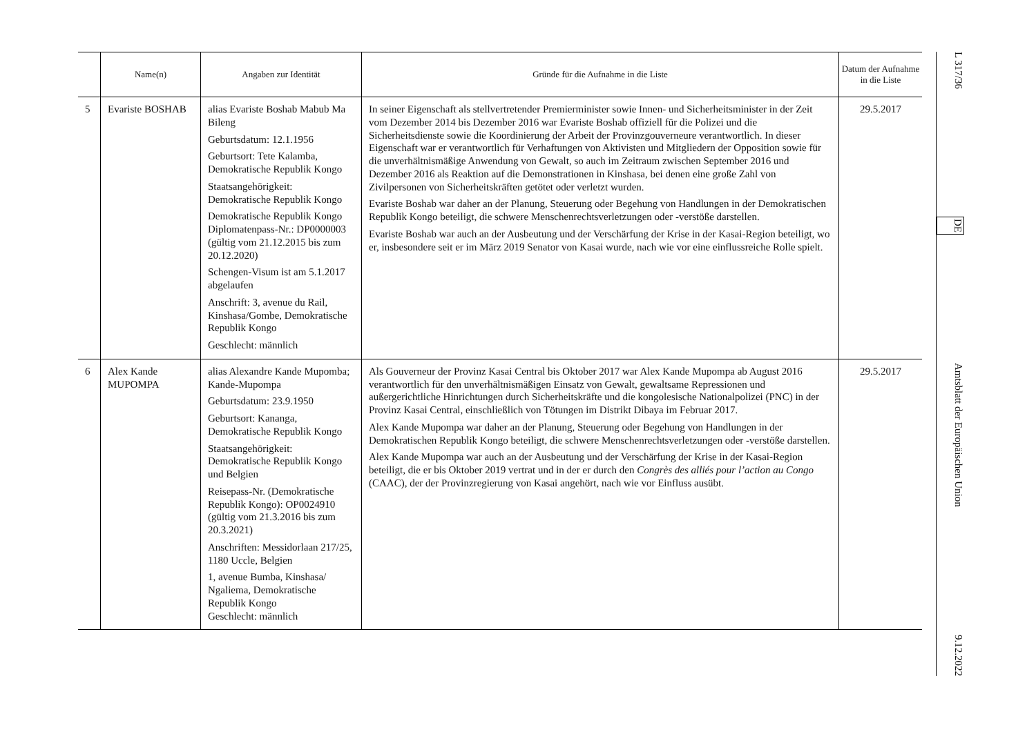| | Name(n) | Angaben zur Identität | Gründe für die Aufnahme in die Liste | Datum der Aufnahme in die Liste |
| --- | --- | --- | --- | --- |
| 5 | Evariste BOSHAB | alias Evariste Boshab Mabub Ma Bileng Geburtsdatum: 12.1.1956 Geburtsort: Tete Kalamba, Demokratische Republik Kongo Staatsangehörigkeit: Demokratische Republik Kongo Demokratische Republik Kongo Diplomatenpass-Nr.: DP0000003 (gültig vom 21.12.2015 bis zum 20.12.2020) Schengen-Visum ist am 5.1.2017 abgelaufen Anschrift: 3, avenue du Rail, Kinshasa/Gombe, Demokratische Republik Kongo Geschlecht: männlich | In seiner Eigenschaft als stellvertretender Premierminister sowie Innen- und Sicherheitsminister in der Zeit vom Dezember 2014 bis Dezember 2016 war Evariste Boshab offiziell für die Polizei und die Sicherheitsdienste sowie die Koordinierung der Arbeit der Provinzgouverneure verantwortlich. In dieser Eigenschaft war er verantwortlich für Verhaftungen von Aktivisten und Mitgliedern der Opposition sowie für die unverhältnismäßige Anwendung von Gewalt, so auch im Zeitraum zwischen September 2016 und Dezember 2016 als Reaktion auf die Demonstrationen in Kinshasa, bei denen eine große Zahl von Zivilpersonen von Sicherheitskräften getötet oder verletzt wurden. Evariste Boshab war daher an der Planung, Steuerung oder Begehung von Handlungen in der Demokratischen Republik Kongo beteiligt, die schwere Menschenrechtsverletzungen oder -verstöße darstellen. Evariste Boshab war auch an der Ausbeutung und der Verschärfung der Krise in der Kasai-Region beteiligt, wo er, insbesondere seit er im März 2019 Senator von Kasai wurde, nach wie vor eine einflussreiche Rolle spielt. | 29.5.2017 |
| 6 | Alex Kande MUPOMPA | alias Alexandre Kande Mupomba; Kande-Mupompa Geburtsdatum: 23.9.1950 Geburtsort: Kananga, Demokratische Republik Kongo Staatsangehörigkeit: Demokratische Republik Kongo und Belgien Reisepass-Nr. (Demokratische Republik Kongo): OP0024910 (gültig vom 21.3.2016 bis zum 20.3.2021) Anschriften: Messidorlaan 217/25, 1180 Uccle, Belgien 1, avenue Bumba, Kinshasa/ Ngaliema, Demokratische Republik Kongo Geschlecht: männlich | Als Gouverneur der Provinz Kasai Central bis Oktober 2017 war Alex Kande Mupompa ab August 2016 verantwortlich für den unverhältnismäßigen Einsatz von Gewalt, gewaltsame Repressionen und außergerichtliche Hinrichtungen durch Sicherheitskräfte und die kongolesische Nationalpolizei (PNC) in der Provinz Kasai Central, einschließlich von Tötungen im Distrikt Dibaya im Februar 2017. Alex Kande Mupompa war daher an der Planung, Steuerung oder Begehung von Handlungen in der Demokratischen Republik Kongo beteiligt, die schwere Menschenrechtsverletzungen oder -verstöße darstellen. Alex Kande Mupompa war auch an der Ausbeutung und der Verschärfung der Krise in der Kasai-Region beteiligt, die er bis Oktober 2019 vertrat und in der er durch den Congrès des alliés pour l’action au Congo (CAAC), der der Provinzregierung von Kasai angehört, nach wie vor Einfluss ausübt. | 29.5.2017 |
L 317/36
DE
Amtsblatt der Europäischen Union
9.12.2022